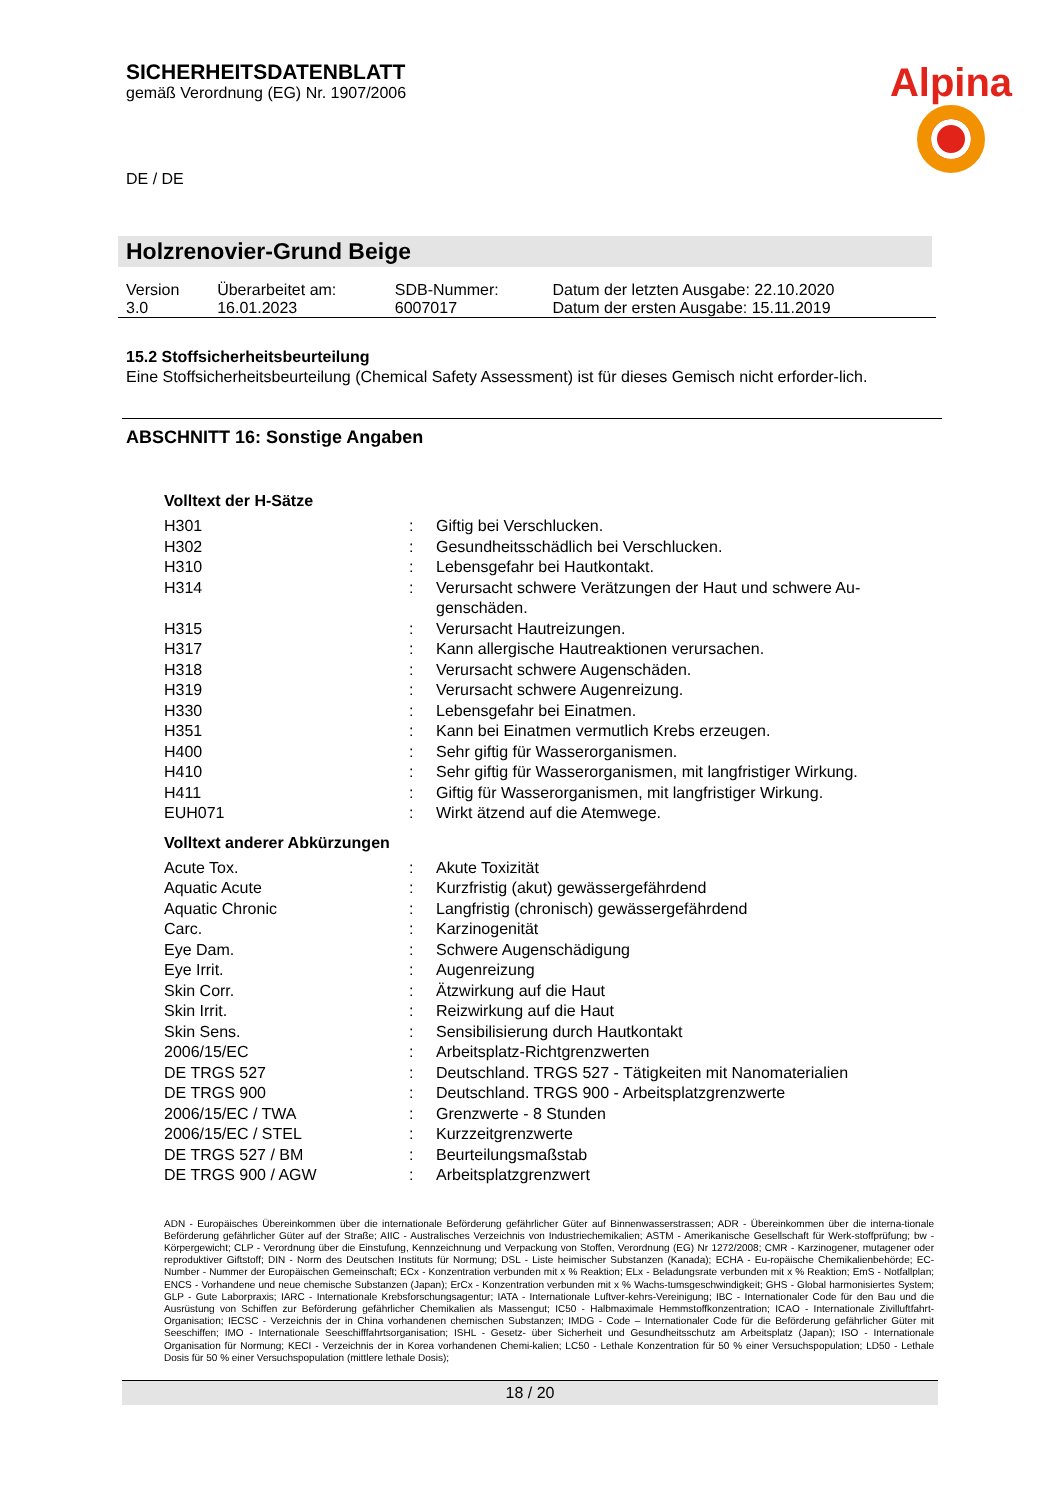Alpina
SICHERHEITSDATENBLATT
gemäß Verordnung (EG) Nr. 1907/2006
DE / DE
Holzrenovier-Grund Beige
| Version 3.0 | Überarbeitet am: 16.01.2023 | SDB-Nummer: 6007017 | Datum der letzten Ausgabe: 22.10.2020 Datum der ersten Ausgabe: 15.11.2019 |
15.2 Stoffsicherheitsbeurteilung
Eine Stoffsicherheitsbeurteilung (Chemical Safety Assessment) ist für dieses Gemisch nicht erforder-lich.
ABSCHNITT 16: Sonstige Angaben
Volltext der H-Sätze
| H301 | : | Giftig bei Verschlucken. |
| H302 | : | Gesundheitsschädlich bei Verschlucken. |
| H310 | : | Lebensgefahr bei Hautkontakt. |
| H314 | : | Verursacht schwere Verätzungen der Haut und schwere Au-genschäden. |
| H315 | : | Verursacht Hautreizungen. |
| H317 | : | Kann allergische Hautreaktionen verursachen. |
| H318 | : | Verursacht schwere Augenschäden. |
| H319 | : | Verursacht schwere Augenreizung. |
| H330 | : | Lebensgefahr bei Einatmen. |
| H351 | : | Kann bei Einatmen vermutlich Krebs erzeugen. |
| H400 | : | Sehr giftig für Wasserorganismen. |
| H410 | : | Sehr giftig für Wasserorganismen, mit langfristiger Wirkung. |
| H411 | : | Giftig für Wasserorganismen, mit langfristiger Wirkung. |
| EUH071 | : | Wirkt ätzend auf die Atemwege. |
Volltext anderer Abkürzungen
| Acute Tox. | : | Akute Toxizität |
| Aquatic Acute | : | Kurzfristig (akut) gewässergefährdend |
| Aquatic Chronic | : | Langfristig (chronisch) gewässergefährdend |
| Carc. | : | Karzinogenität |
| Eye Dam. | : | Schwere Augenschädigung |
| Eye Irrit. | : | Augenreizung |
| Skin Corr. | : | Ätzwirkung auf die Haut |
| Skin Irrit. | : | Reizwirkung auf die Haut |
| Skin Sens. | : | Sensibilisierung durch Hautkontakt |
| 2006/15/EC | : | Arbeitsplatz-Richtgrenzwerten |
| DE TRGS 527 | : | Deutschland. TRGS 527 - Tätigkeiten mit Nanomaterialien |
| DE TRGS 900 | : | Deutschland. TRGS 900 - Arbeitsplatzgrenzwerte |
| 2006/15/EC / TWA | : | Grenzwerte - 8 Stunden |
| 2006/15/EC / STEL | : | Kurzzeitgrenzwerte |
| DE TRGS 527 / BM | : | Beurteilungsmaßstab |
| DE TRGS 900 / AGW | : | Arbeitsplatzgrenzwert |
ADN - Europäisches Übereinkommen über die internationale Beförderung gefährlicher Güter auf Binnenwasserstrassen; ADR - Übereinkommen über die interna-tionale Beförderung gefährlicher Güter auf der Straße; AIIC - Australisches Verzeichnis von Industriechemikalien; ASTM - Amerikanische Gesellschaft für Werk-stoffprüfung; bw - Körpergewicht; CLP - Verordnung über die Einstufung, Kennzeichnung und Verpackung von Stoffen, Verordnung (EG) Nr 1272/2008; CMR - Karzinogener, mutagener oder reproduktiver Giftstoff; DIN - Norm des Deutschen Instituts für Normung; DSL - Liste heimischer Substanzen (Kanada); ECHA - Eu-ropäische Chemikalienbehörde; EC-Number - Nummer der Europäischen Gemeinschaft; ECx - Konzentration verbunden mit x % Reaktion; ELx - Beladungsrate verbunden mit x % Reaktion; EmS - Notfallplan; ENCS - Vorhandene und neue chemische Substanzen (Japan); ErCx - Konzentration verbunden mit x % Wachs-tumsgeschwindigkeit; GHS - Global harmonisiertes System; GLP - Gute Laborpraxis; IARC - Internationale Krebsforschungsagentur; IATA - Internationale Luftver-kehrs-Vereinigung; IBC - Internationaler Code für den Bau und die Ausrüstung von Schiffen zur Beförderung gefährlicher Chemikalien als Massengut; IC50 - Halbmaximale Hemmstoffkonzentration; ICAO - Internationale Zivilluftfahrt-Organisation; IECSC - Verzeichnis der in China vorhandenen chemischen Substanzen; IMDG - Code – Internationaler Code für die Beförderung gefährlicher Güter mit Seeschiffen; IMO - Internationale Seeschifffahrtsorganisation; ISHL - Gesetz- über Sicherheit und Gesundheitsschutz am Arbeitsplatz (Japan); ISO - Internationale Organisation für Normung; KECI - Verzeichnis der in Korea vorhandenen Chemi-kalien; LC50 - Lethale Konzentration für 50 % einer Versuchspopulation; LD50 - Lethale Dosis für 50 % einer Versuchspopulation (mittlere lethale Dosis);
18 / 20